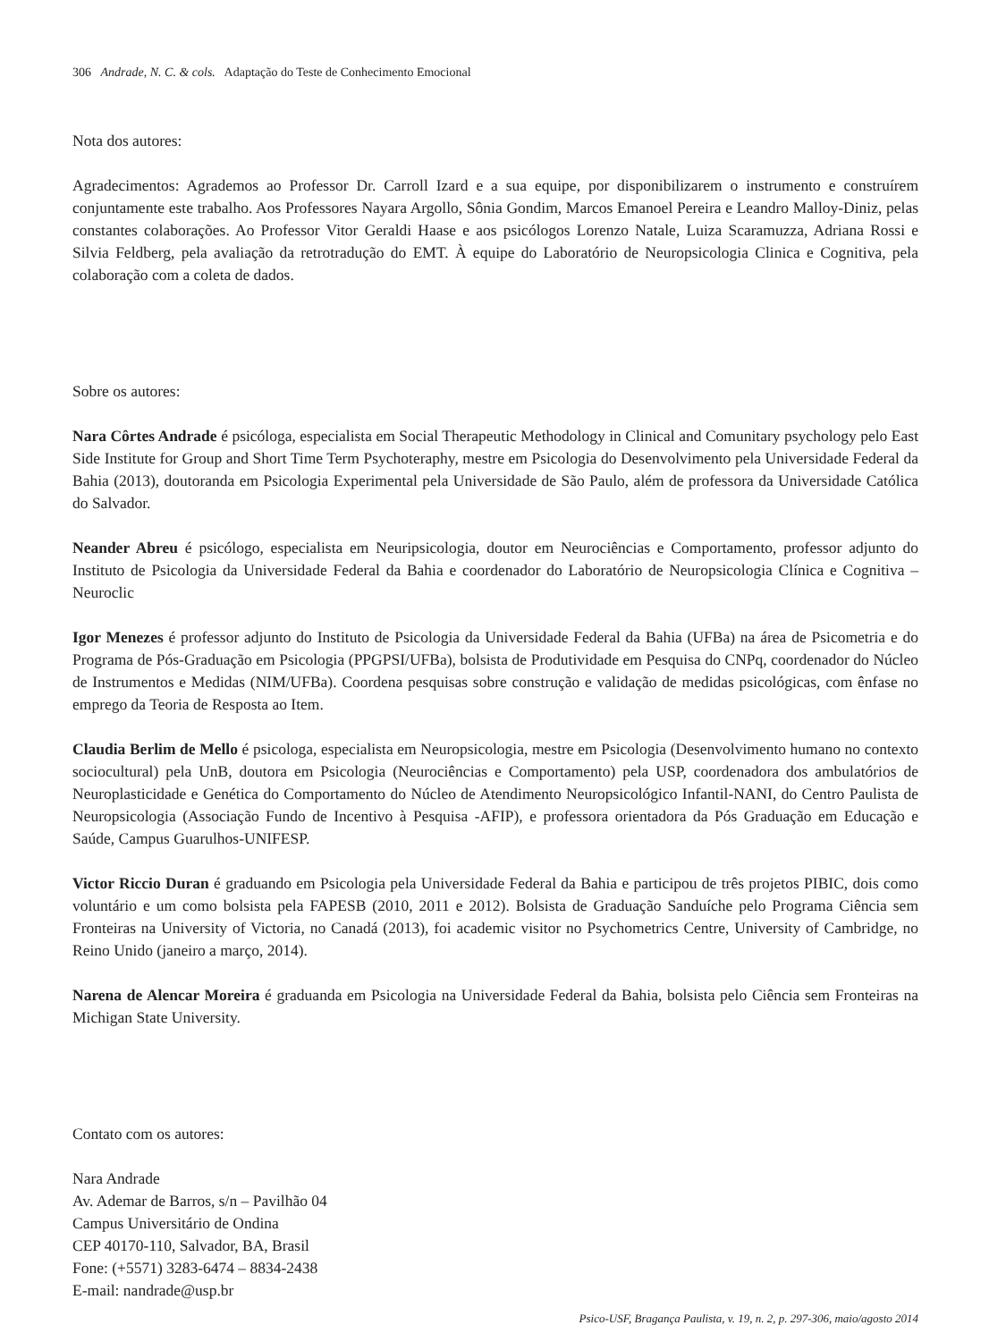306 Andrade, N. C. & cols. Adaptação do Teste de Conhecimento Emocional
Nota dos autores:
Agradecimentos: Agrademos ao Professor Dr. Carroll Izard e a sua equipe, por disponibilizarem o instrumento e construírem conjuntamente este trabalho. Aos Professores Nayara Argollo, Sônia Gondim, Marcos Emanoel Pereira e Leandro Malloy-Diniz, pelas constantes colaborações. Ao Professor Vitor Geraldi Haase e aos psicólogos Lorenzo Natale, Luiza Scaramuzza, Adriana Rossi e Silvia Feldberg, pela avaliação da retrotradução do EMT. À equipe do Laboratório de Neuropsicologia Clinica e Cognitiva, pela colaboração com a coleta de dados.
Sobre os autores:
Nara Côrtes Andrade é psicóloga, especialista em Social Therapeutic Methodology in Clinical and Comunitary psychology pelo East Side Institute for Group and Short Time Term Psychoteraphy, mestre em Psicologia do Desenvolvimento pela Universidade Federal da Bahia (2013), doutoranda em Psicologia Experimental pela Universidade de São Paulo, além de professora da Universidade Católica do Salvador.
Neander Abreu é psicólogo, especialista em Neuripsicologia, doutor em Neurociências e Comportamento, professor adjunto do Instituto de Psicologia da Universidade Federal da Bahia e coordenador do Laboratório de Neuropsicologia Clínica e Cognitiva – Neuroclic
Igor Menezes é professor adjunto do Instituto de Psicologia da Universidade Federal da Bahia (UFBa) na área de Psicometria e do Programa de Pós-Graduação em Psicologia (PPGPSI/UFBa), bolsista de Produtividade em Pesquisa do CNPq, coordenador do Núcleo de Instrumentos e Medidas (NIM/UFBa). Coordena pesquisas sobre construção e validação de medidas psicológicas, com ênfase no emprego da Teoria de Resposta ao Item.
Claudia Berlim de Mello é psicologa, especialista em Neuropsicologia, mestre em Psicologia (Desenvolvimento humano no contexto sociocultural) pela UnB, doutora em Psicologia (Neurociências e Comportamento) pela USP, coordenadora dos ambulatórios de Neuroplasticidade e Genética do Comportamento do Núcleo de Atendimento Neuropsicológico Infantil-NANI, do Centro Paulista de Neuropsicologia (Associação Fundo de Incentivo à Pesquisa -AFIP), e professora orientadora da Pós Graduação em Educação e Saúde, Campus Guarulhos-UNIFESP.
Victor Riccio Duran é graduando em Psicologia pela Universidade Federal da Bahia e participou de três projetos PIBIC, dois como voluntário e um como bolsista pela FAPESB (2010, 2011 e 2012). Bolsista de Graduação Sanduíche pelo Programa Ciência sem Fronteiras na University of Victoria, no Canadá (2013), foi academic visitor no Psychometrics Centre, University of Cambridge, no Reino Unido (janeiro a março, 2014).
Narena de Alencar Moreira é graduanda em Psicologia na Universidade Federal da Bahia, bolsista pelo Ciência sem Fronteiras na Michigan State University.
Contato com os autores:
Nara Andrade
Av. Ademar de Barros, s/n – Pavilhão 04
Campus Universitário de Ondina
CEP 40170-110, Salvador, BA, Brasil
Fone: (+5571) 3283-6474 – 8834-2438
E-mail: nandrade@usp.br
Psico-USF, Bragança Paulista, v. 19, n. 2, p. 297-306, maio/agosto 2014